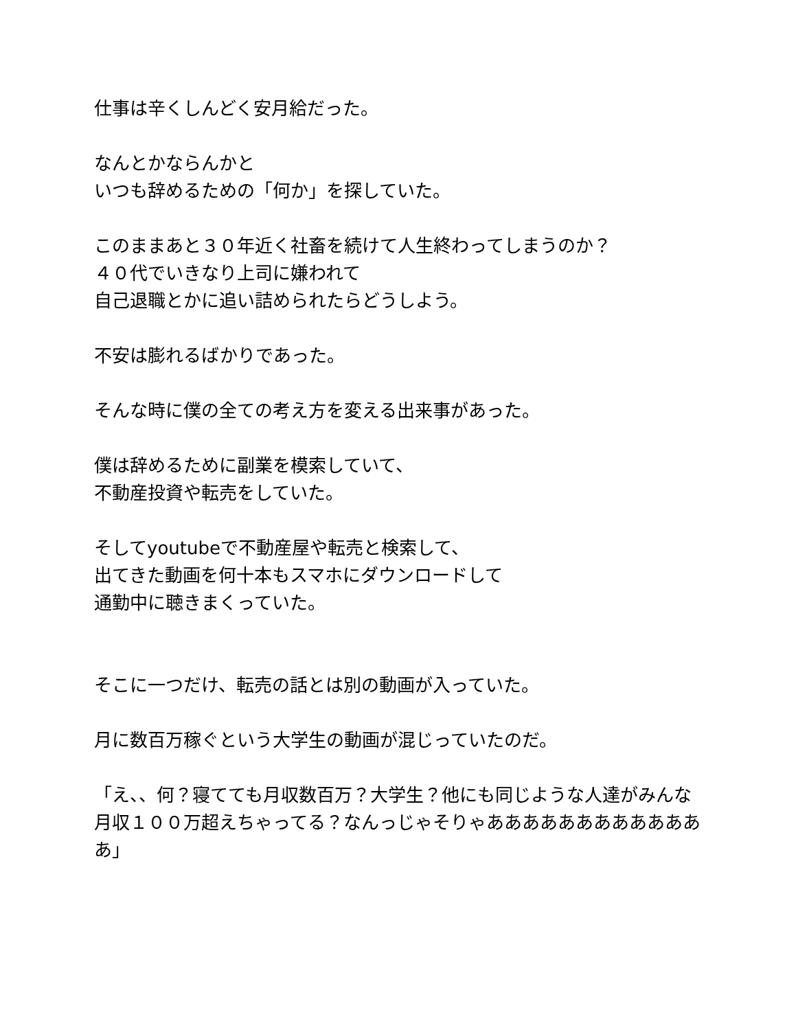仕事は辛くしんどく安月給だった。
なんとかならんかと
いつも辞めるための「何か」を探していた。
このままあと３０年近く社畜を続けて人生終わってしまうのか？
４０代でいきなり上司に嫌われて
自己退職とかに追い詰められたらどうしよう。
不安は膨れるばかりであった。
そんな時に僕の全ての考え方を変える出来事があった。
僕は辞めるために副業を模索していて、
不動産投資や転売をしていた。
そしてyoutubeで不動産屋や転売と検索して、
出てきた動画を何十本もスマホにダウンロードして
通勤中に聴きまくっていた。
そこに一つだけ、転売の話とは別の動画が入っていた。
月に数百万稼ぐという大学生の動画が混じっていたのだ。
「え、、何？寝てても月収数百万？大学生？他にも同じような人達がみんな月収１００万超えちゃってる？なんっじゃそりゃあああああああああああああ」